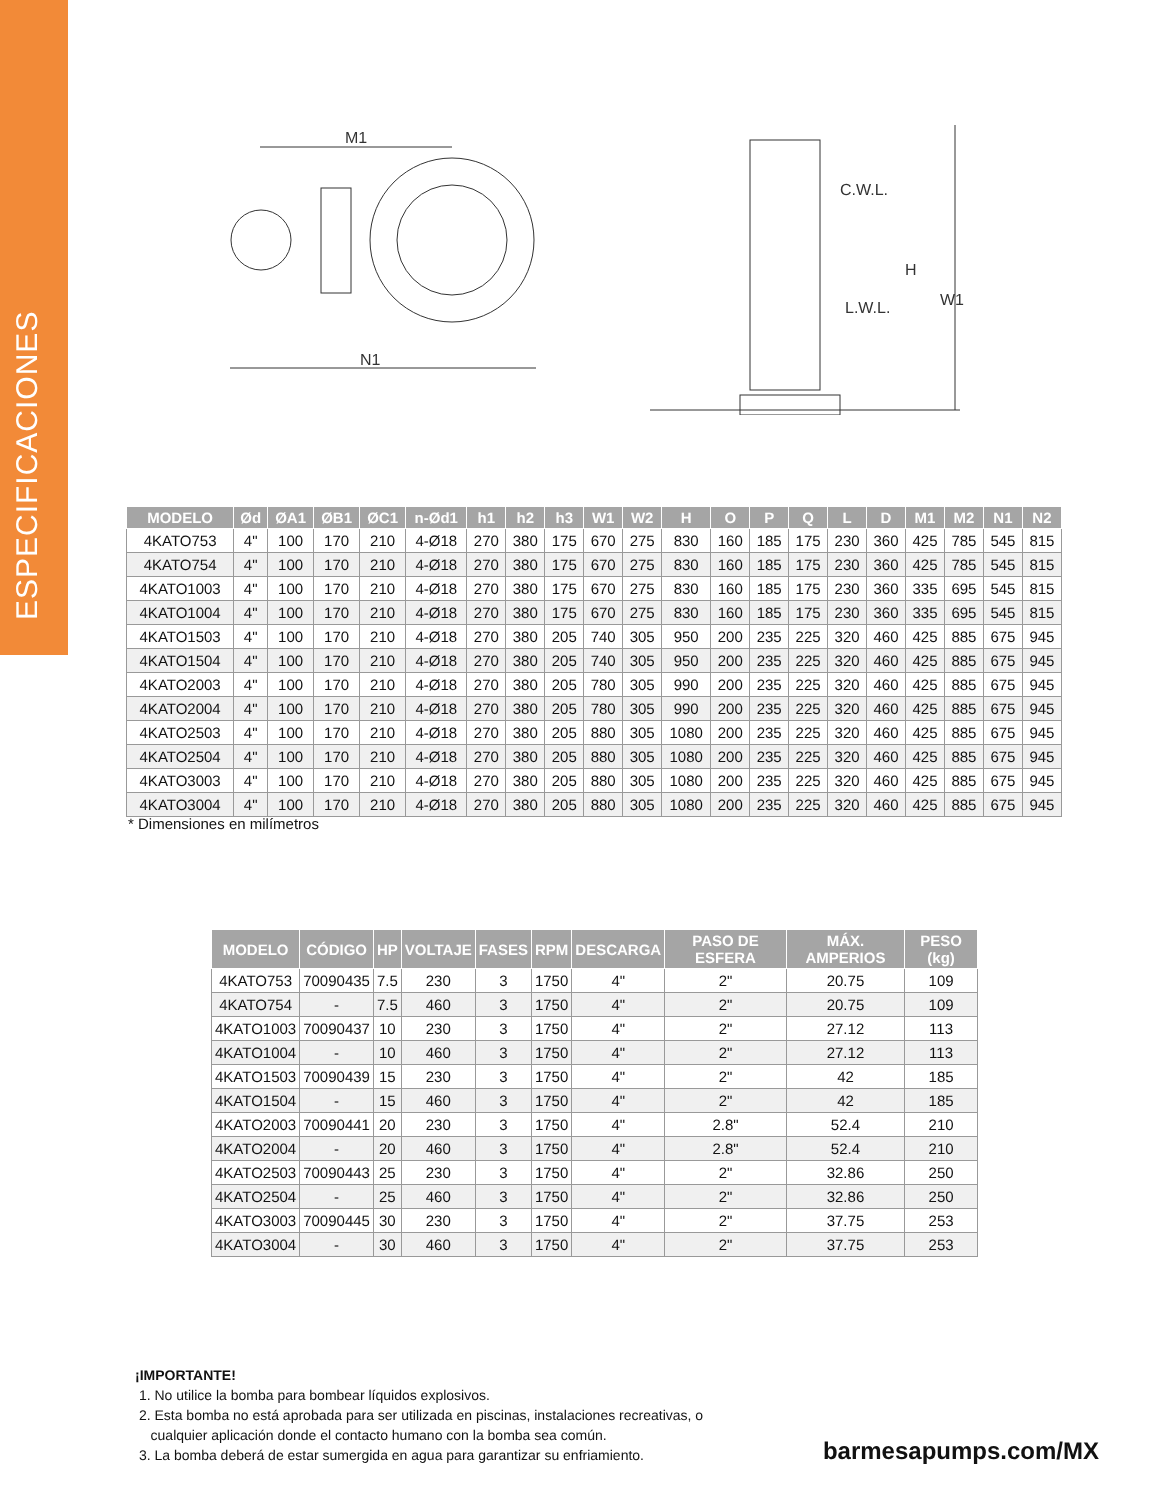ESPECIFICACIONES
M1
N1
W1
H
C.W.L.
L.W.L.
| MODELO | Ød | ØA1 | ØB1 | ØC1 | n-Ød1 | h1 | h2 | h3 | W1 | W2 | H | O | P | Q | L | D | M1 | M2 | N1 | N2 |
| --- | --- | --- | --- | --- | --- | --- | --- | --- | --- | --- | --- | --- | --- | --- | --- | --- | --- | --- | --- | --- |
| 4KATO753 | 4" | 100 | 170 | 210 | 4-Ø18 | 270 | 380 | 175 | 670 | 275 | 830 | 160 | 185 | 175 | 230 | 360 | 425 | 785 | 545 | 815 |
| 4KATO754 | 4" | 100 | 170 | 210 | 4-Ø18 | 270 | 380 | 175 | 670 | 275 | 830 | 160 | 185 | 175 | 230 | 360 | 425 | 785 | 545 | 815 |
| 4KATO1003 | 4" | 100 | 170 | 210 | 4-Ø18 | 270 | 380 | 175 | 670 | 275 | 830 | 160 | 185 | 175 | 230 | 360 | 335 | 695 | 545 | 815 |
| 4KATO1004 | 4" | 100 | 170 | 210 | 4-Ø18 | 270 | 380 | 175 | 670 | 275 | 830 | 160 | 185 | 175 | 230 | 360 | 335 | 695 | 545 | 815 |
| 4KATO1503 | 4" | 100 | 170 | 210 | 4-Ø18 | 270 | 380 | 205 | 740 | 305 | 950 | 200 | 235 | 225 | 320 | 460 | 425 | 885 | 675 | 945 |
| 4KATO1504 | 4" | 100 | 170 | 210 | 4-Ø18 | 270 | 380 | 205 | 740 | 305 | 950 | 200 | 235 | 225 | 320 | 460 | 425 | 885 | 675 | 945 |
| 4KATO2003 | 4" | 100 | 170 | 210 | 4-Ø18 | 270 | 380 | 205 | 780 | 305 | 990 | 200 | 235 | 225 | 320 | 460 | 425 | 885 | 675 | 945 |
| 4KATO2004 | 4" | 100 | 170 | 210 | 4-Ø18 | 270 | 380 | 205 | 780 | 305 | 990 | 200 | 235 | 225 | 320 | 460 | 425 | 885 | 675 | 945 |
| 4KATO2503 | 4" | 100 | 170 | 210 | 4-Ø18 | 270 | 380 | 205 | 880 | 305 | 1080 | 200 | 235 | 225 | 320 | 460 | 425 | 885 | 675 | 945 |
| 4KATO2504 | 4" | 100 | 170 | 210 | 4-Ø18 | 270 | 380 | 205 | 880 | 305 | 1080 | 200 | 235 | 225 | 320 | 460 | 425 | 885 | 675 | 945 |
| 4KATO3003 | 4" | 100 | 170 | 210 | 4-Ø18 | 270 | 380 | 205 | 880 | 305 | 1080 | 200 | 235 | 225 | 320 | 460 | 425 | 885 | 675 | 945 |
| 4KATO3004 | 4" | 100 | 170 | 210 | 4-Ø18 | 270 | 380 | 205 | 880 | 305 | 1080 | 200 | 235 | 225 | 320 | 460 | 425 | 885 | 675 | 945 |
* Dimensiones en milímetros
| MODELO | CÓDIGO | HP | VOLTAJE | FASES | RPM | DESCARGA | PASO DE ESFERA | MÁX. AMPERIOS | PESO (kg) |
| --- | --- | --- | --- | --- | --- | --- | --- | --- | --- |
| 4KATO753 | 70090435 | 7.5 | 230 | 3 | 1750 | 4" | 2" | 20.75 | 109 |
| 4KATO754 | - | 7.5 | 460 | 3 | 1750 | 4" | 2" | 20.75 | 109 |
| 4KATO1003 | 70090437 | 10 | 230 | 3 | 1750 | 4" | 2" | 27.12 | 113 |
| 4KATO1004 | - | 10 | 460 | 3 | 1750 | 4" | 2" | 27.12 | 113 |
| 4KATO1503 | 70090439 | 15 | 230 | 3 | 1750 | 4" | 2" | 42 | 185 |
| 4KATO1504 | - | 15 | 460 | 3 | 1750 | 4" | 2" | 42 | 185 |
| 4KATO2003 | 70090441 | 20 | 230 | 3 | 1750 | 4" | 2.8" | 52.4 | 210 |
| 4KATO2004 | - | 20 | 460 | 3 | 1750 | 4" | 2.8" | 52.4 | 210 |
| 4KATO2503 | 70090443 | 25 | 230 | 3 | 1750 | 4" | 2" | 32.86 | 250 |
| 4KATO2504 | - | 25 | 460 | 3 | 1750 | 4" | 2" | 32.86 | 250 |
| 4KATO3003 | 70090445 | 30 | 230 | 3 | 1750 | 4" | 2" | 37.75 | 253 |
| 4KATO3004 | - | 30 | 460 | 3 | 1750 | 4" | 2" | 37.75 | 253 |
¡IMPORTANTE!
1. No utilice la bomba para bombear líquidos explosivos.
2. Esta bomba no está aprobada para ser utilizada en piscinas, instalaciones recreativas, o
cualquier aplicación donde el contacto humano con la bomba sea común.
3. La bomba deberá de estar sumergida en agua para garantizar su enfriamiento.
barmesapumps.com/MX